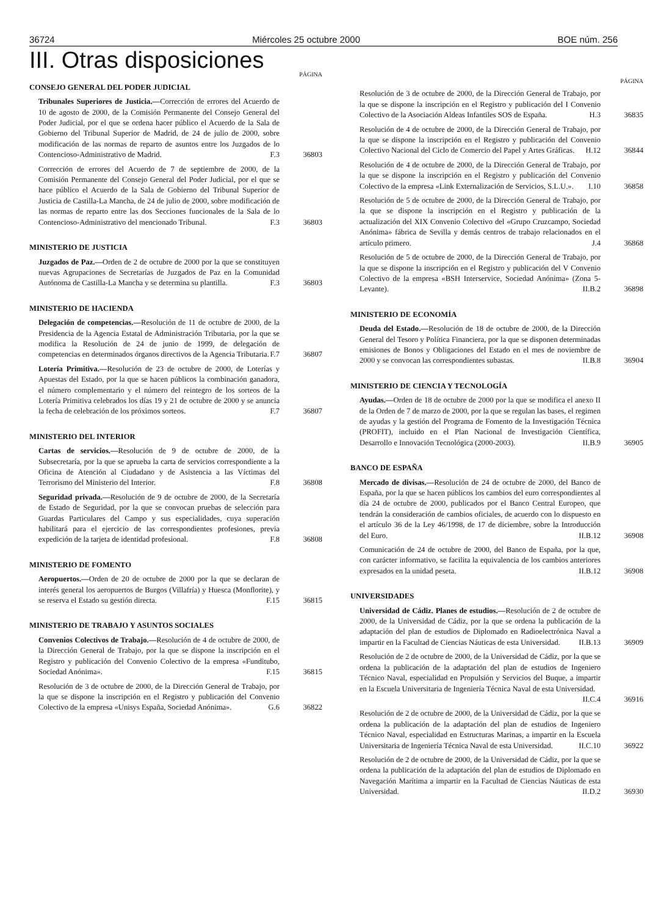36724 Miércoles 25 octubre 2000 BOE núm. 256
III. Otras disposiciones
PÁGINA
CONSEJO GENERAL DEL PODER JUDICIAL
Tribunales Superiores de Justicia.—Corrección de errores del Acuerdo de 10 de agosto de 2000, de la Comisión Permanente del Consejo General del Poder Judicial, por el que se ordena hacer público el Acuerdo de la Sala de Gobierno del Tribunal Superior de Madrid, de 24 de julio de 2000, sobre modificación de las normas de reparto de asuntos entre los Juzgados de lo Contencioso-Administrativo de Madrid. F.3
36803
Corrección de errores del Acuerdo de 7 de septiembre de 2000, de la Comisión Permanente del Consejo General del Poder Judicial, por el que se hace público el Acuerdo de la Sala de Gobierno del Tribunal Superior de Justicia de Castilla-La Mancha, de 24 de julio de 2000, sobre modificación de las normas de reparto entre las dos Secciones funcionales de la Sala de lo Contencioso-Administrativo del mencionado Tribunal. F.3
36803
MINISTERIO DE JUSTICIA
Juzgados de Paz.—Orden de 2 de octubre de 2000 por la que se constituyen nuevas Agrupaciones de Secretarías de Juzgados de Paz en la Comunidad Autónoma de Castilla-La Mancha y se determina su plantilla. F.3
36803
MINISTERIO DE HACIENDA
Delegación de competencias.—Resolución de 11 de octubre de 2000, de la Presidencia de la Agencia Estatal de Administración Tributaria, por la que se modifica la Resolución de 24 de junio de 1999, de delegación de competencias en determinados órganos directivos de la Agencia Tributaria. F.7
36807
Lotería Primitiva.—Resolución de 23 de octubre de 2000, de Loterías y Apuestas del Estado, por la que se hacen públicos la combinación ganadora, el número complementario y el número del reintegro de los sorteos de la Lotería Primitiva celebrados los días 19 y 21 de octubre de 2000 y se anuncia la fecha de celebración de los próximos sorteos. F.7
36807
MINISTERIO DEL INTERIOR
Cartas de servicios.—Resolución de 9 de octubre de 2000, de la Subsecretaría, por la que se aprueba la carta de servicios correspondiente a la Oficina de Atención al Ciudadano y de Asistencia a las Víctimas del Terrorismo del Ministerio del Interior. F.8
36808
Seguridad privada.—Resolución de 9 de octubre de 2000, de la Secretaría de Estado de Seguridad, por la que se convocan pruebas de selección para Guardas Particulares del Campo y sus especialidades, cuya superación habilitará para el ejercicio de las correspondientes profesiones, previa expedición de la tarjeta de identidad profesional. F.8
36808
MINISTERIO DE FOMENTO
Aeropuertos.—Orden de 20 de octubre de 2000 por la que se declaran de interés general los aeropuertos de Burgos (Villafría) y Huesca (Monflorite), y se reserva el Estado su gestión directa. F.15
36815
MINISTERIO DE TRABAJO Y ASUNTOS SOCIALES
Convenios Colectivos de Trabajo.—Resolución de 4 de octubre de 2000, de la Dirección General de Trabajo, por la que se dispone la inscripción en el Registro y publicación del Convenio Colectivo de la empresa «Funditubo, Sociedad Anónima». F.15
36815
Resolución de 3 de octubre de 2000, de la Dirección General de Trabajo, por la que se dispone la inscripción en el Registro y publicación del Convenio Colectivo de la empresa «Unisys España, Sociedad Anónima». G.6
36822
PÁGINA
Resolución de 3 de octubre de 2000, de la Dirección General de Trabajo, por la que se dispone la inscripción en el Registro y publicación del I Convenio Colectivo de la Asociación Aldeas Infantiles SOS de España. H.3
36835
Resolución de 4 de octubre de 2000, de la Dirección General de Trabajo, por la que se dispone la inscripción en el Registro y publicación del Convenio Colectivo Nacional del Ciclo de Comercio del Papel y Artes Gráficas. H.12
36844
Resolución de 4 de octubre de 2000, de la Dirección General de Trabajo, por la que se dispone la inscripción en el Registro y publicación del Convenio Colectivo de la empresa «Link Externalización de Servicios, S.L.U.». I.10
36858
Resolución de 5 de octubre de 2000, de la Dirección General de Trabajo, por la que se dispone la inscripción en el Registro y publicación de la actualización del XIX Convenio Colectivo del «Grupo Cruzcampo, Sociedad Anónima» fábrica de Sevilla y demás centros de trabajo relacionados en el artículo primero. J.4
36868
Resolución de 5 de octubre de 2000, de la Dirección General de Trabajo, por la que se dispone la inscripción en el Registro y publicación del V Convenio Colectivo de la empresa «BSH Interservice, Sociedad Anónima» (Zona 5-Levante). II.B.2
36898
MINISTERIO DE ECONOMÍA
Deuda del Estado.—Resolución de 18 de octubre de 2000, de la Dirección General del Tesoro y Política Financiera, por la que se disponen determinadas emisiones de Bonos y Obligaciones del Estado en el mes de noviembre de 2000 y se convocan las correspondientes subastas. II.B.8
36904
MINISTERIO DE CIENCIA Y TECNOLOGÍA
Ayudas.—Orden de 18 de octubre de 2000 por la que se modifica el anexo II de la Orden de 7 de marzo de 2000, por la que se regulan las bases, el regimen de ayudas y la gestión del Programa de Fomento de la Investigación Técnica (PROFIT), incluido en el Plan Nacional de Investigación Científica, Desarrollo e Innovación Tecnológica (2000-2003). II.B.9
36905
BANCO DE ESPAÑA
Mercado de divisas.—Resolución de 24 de octubre de 2000, del Banco de España, por la que se hacen públicos los cambios del euro correspondientes al día 24 de octubre de 2000, publicados por el Banco Central Europeo, que tendrán la consideración de cambios oficiales, de acuerdo con lo dispuesto en el artículo 36 de la Ley 46/1998, de 17 de diciembre, sobre la Introducción del Euro. II.B.12
36908
Comunicación de 24 de octubre de 2000, del Banco de España, por la que, con carácter informativo, se facilita la equivalencia de los cambios anteriores expresados en la unidad peseta. II.B.12
36908
UNIVERSIDADES
Universidad de Cádiz. Planes de estudios.—Resolución de 2 de octubre de 2000, de la Universidad de Cádiz, por la que se ordena la publicación de la adaptación del plan de estudios de Diplomado en Radioelectrónica Naval a impartir en la Facultad de Ciencias Náuticas de esta Universidad. II.B.13
36909
Resolución de 2 de octubre de 2000, de la Universidad de Cádiz, por la que se ordena la publicación de la adaptación del plan de estudios de Ingeniero Técnico Naval, especialidad en Propulsión y Servicios del Buque, a impartir en la Escuela Universitaria de Ingeniería Técnica Naval de esta Universidad. II.C.4
36916
Resolución de 2 de octubre de 2000, de la Universidad de Cádiz, por la que se ordena la publicación de la adaptación del plan de estudios de Ingeniero Técnico Naval, especialidad en Estructuras Marinas, a impartir en la Escuela Universitaria de Ingeniería Técnica Naval de esta Universidad. II.C.10
36922
Resolución de 2 de octubre de 2000, de la Universidad de Cádiz, por la que se ordena la publicación de la adaptación del plan de estudios de Diplomado en Navegación Marítima a impartir en la Facultad de Ciencias Náuticas de esta Universidad. II.D.2
36930